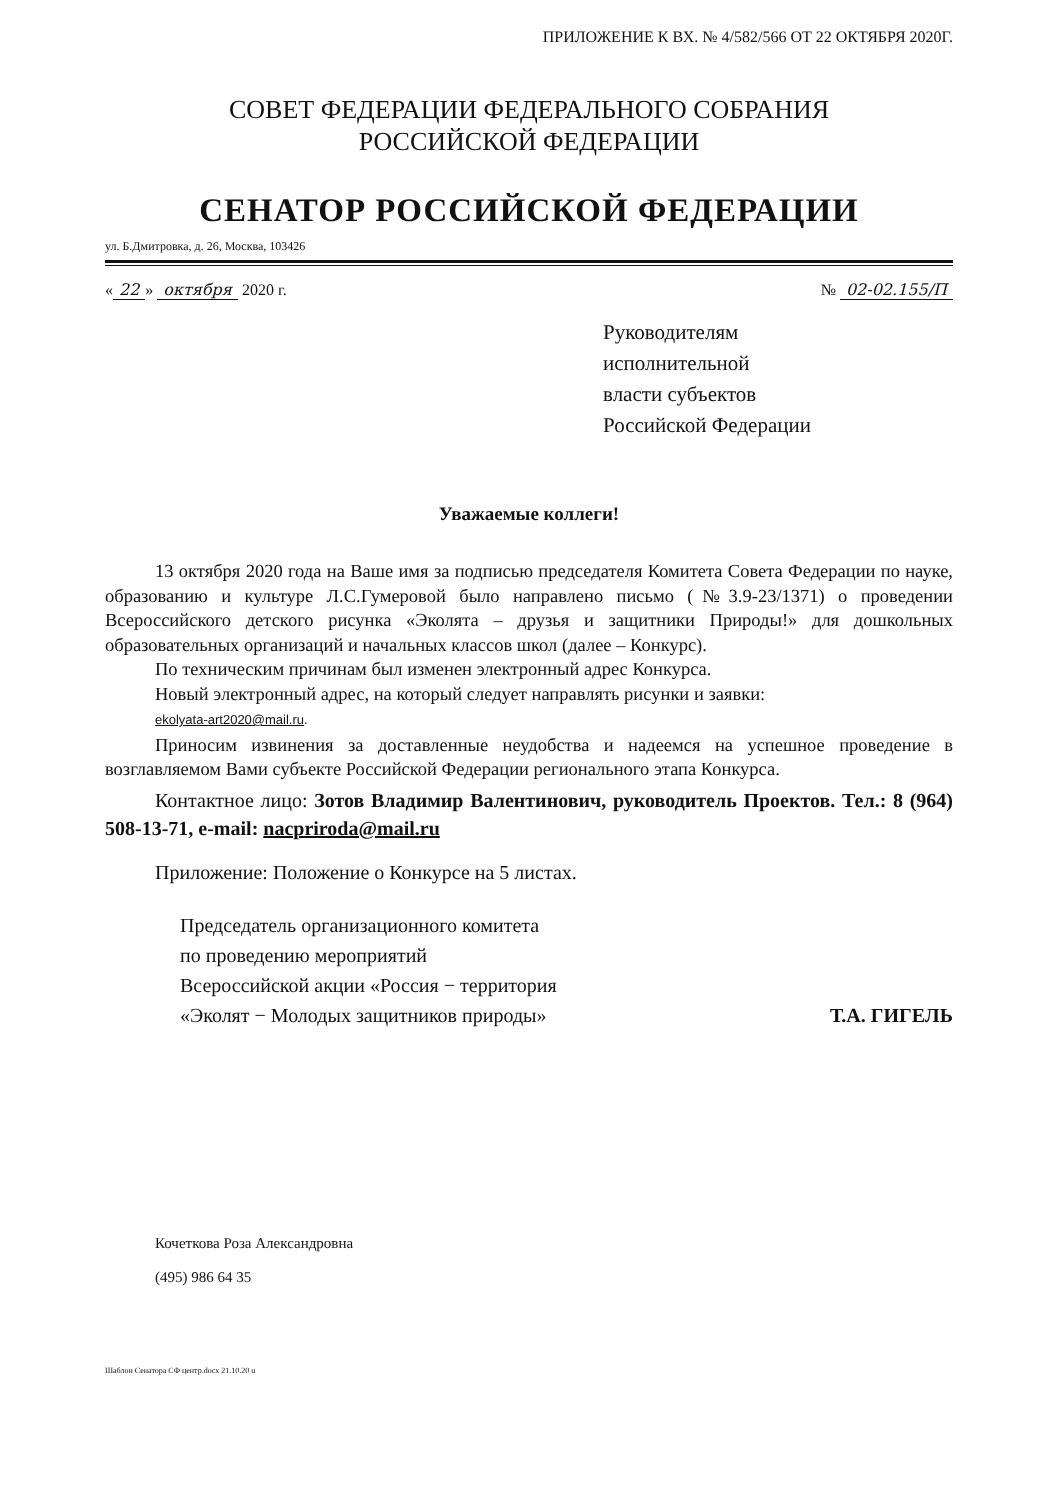ПРИЛОЖЕНИЕ К ВХ. № 4/582/566 ОТ 22 ОКТЯБРЯ 2020Г.
СОВЕТ ФЕДЕРАЦИИ ФЕДЕРАЛЬНОГО СОБРАНИЯ
РОССИЙСКОЙ ФЕДЕРАЦИИ
СЕНАТОР РОССИЙСКОЙ ФЕДЕРАЦИИ
ул. Б.Дмитровка, д. 26, Москва, 103426
« 22 » октября 2020 г. № 02-02.155/П
Руководителям
исполнительной
власти субъектов
Российской Федерации
Уважаемые коллеги!
13 октября 2020 года на Ваше имя за подписью председателя Комитета Совета Федерации по науке, образованию и культуре Л.С.Гумеровой было направлено письмо (№3.9-23/1371) о проведении Всероссийского детского рисунка «Эколята – друзья и защитники Природы!» для дошкольных образовательных организаций и начальных классов школ (далее – Конкурс).
По техническим причинам был изменен электронный адрес Конкурса.
Новый электронный адрес, на который следует направлять рисунки и заявки:
ekolyata-art2020@mail.ru.
Приносим извинения за доставленные неудобства и надеемся на успешное проведение в возглавляемом Вами субъекте Российской Федерации регионального этапа Конкурса.
Контактное лицо: Зотов Владимир Валентинович, руководитель Проектов. Тел.: 8 (964) 508-13-71, e-mail: nacpriroda@mail.ru
Приложение: Положение о Конкурсе на 5 листах.
Председатель организационного комитета
по проведению мероприятий
Всероссийской акции «Россия − территория
«Эколят − Молодых защитников природы»
Т.А. ГИГЕЛЬ
Кочеткова Роза Александровна
(495) 986 64 35
Шаблон Сенатора СФ центр.docx 21.10.20 u